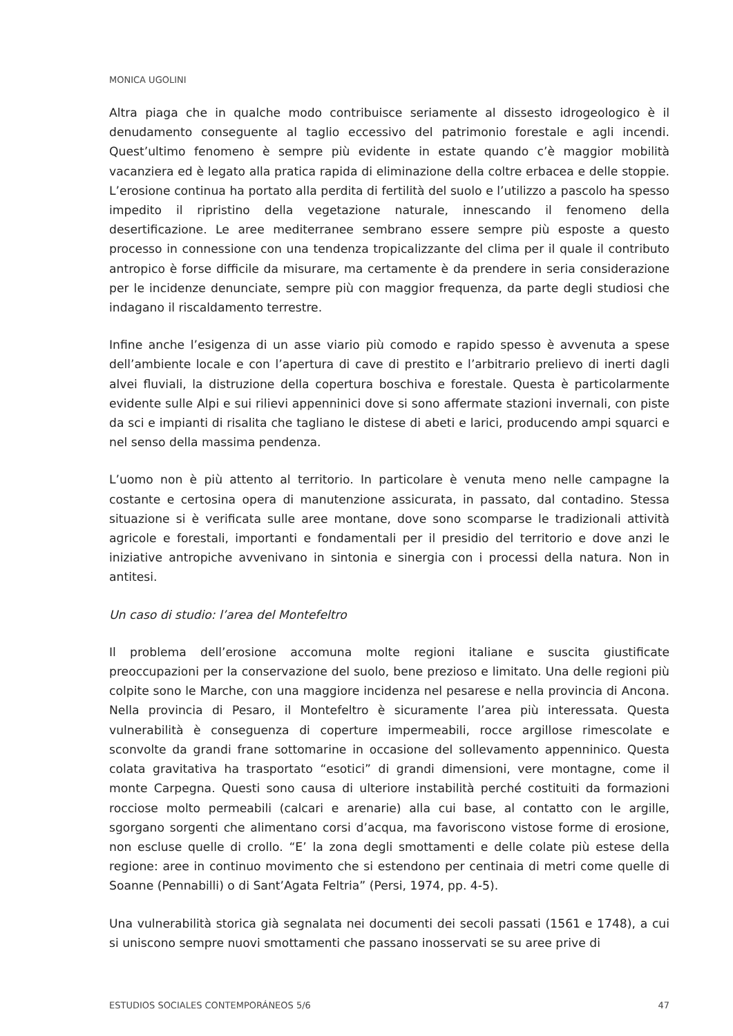MONICA UGOLINI
Altra piaga che in qualche modo contribuisce seriamente al dissesto idrogeologico è il denudamento conseguente al taglio eccessivo del patrimonio forestale e agli incendi. Quest’ultimo fenomeno è sempre più evidente in estate quando c’è maggior mobilità vacanziera ed è legato alla pratica rapida di eliminazione della coltre erbacea e delle stoppie. L’erosione continua ha portato alla perdita di fertilità del suolo e l’utilizzo a pascolo ha spesso impedito il ripristino della vegetazione naturale, innescando il fenomeno della desertificazione. Le aree mediterranee sembrano essere sempre più esposte a questo processo in connessione con una tendenza tropicalizzante del clima per il quale il contributo antropico è forse difficile da misurare, ma certamente è da prendere in seria considerazione per le incidenze denunciate, sempre più con maggior frequenza, da parte degli studiosi che indagano il riscaldamento terrestre.
Infine anche l’esigenza di un asse viario più comodo e rapido spesso è avvenuta a spese dell’ambiente locale e con l’apertura di cave di prestito e l’arbitrario prelievo di inerti dagli alvei fluviali, la distruzione della copertura boschiva e forestale. Questa è particolarmente evidente sulle Alpi e sui rilievi appenninici dove si sono affermate stazioni invernali, con piste da sci e impianti di risalita che tagliano le distese di abeti e larici, producendo ampi squarci e nel senso della massima pendenza.
L’uomo non è più attento al territorio. In particolare è venuta meno nelle campagne la costante e certosina opera di manutenzione assicurata, in passato, dal contadino. Stessa situazione si è verificata sulle aree montane, dove sono scomparse le tradizionali attività agricole e forestali, importanti e fondamentali per il presidio del territorio e dove anzi le iniziative antropiche avvenivano in sintonia e sinergia con i processi della natura. Non in antitesi.
Un caso di studio: l’area del Montefeltro
Il problema dell’erosione accomuna molte regioni italiane e suscita giustificate preoccupazioni per la conservazione del suolo, bene prezioso e limitato. Una delle regioni più colpite sono le Marche, con una maggiore incidenza nel pesarese e nella provincia di Ancona. Nella provincia di Pesaro, il Montefeltro è sicuramente l’area più interessata. Questa vulnerabilità è conseguenza di coperture impermeabili, rocce argillose rimescolate e sconvolte da grandi frane sottomarine in occasione del sollevamento appenninico. Questa colata gravitativa ha trasportato “esotici” di grandi dimensioni, vere montagne, come il monte Carpegna. Questi sono causa di ulteriore instabilità perché costituiti da formazioni rocciose molto permeabili (calcari e arenarie) alla cui base, al contatto con le argille, sgorgano sorgenti che alimentano corsi d’acqua, ma favoriscono vistose forme di erosione, non escluse quelle di crollo. “E’ la zona degli smottamenti e delle colate più estese della regione: aree in continuo movimento che si estendono per centinaia di metri come quelle di Soanne (Pennabilli) o di Sant’Agata Feltria” (Persi, 1974, pp. 4-5).
Una vulnerabilità storica già segnalata nei documenti dei secoli passati (1561 e 1748), a cui si uniscono sempre nuovi smottamenti che passano inosservati se su aree prive di
ESTUDIOS SOCIALES CONTEMPORÁNEOS 5/6 47